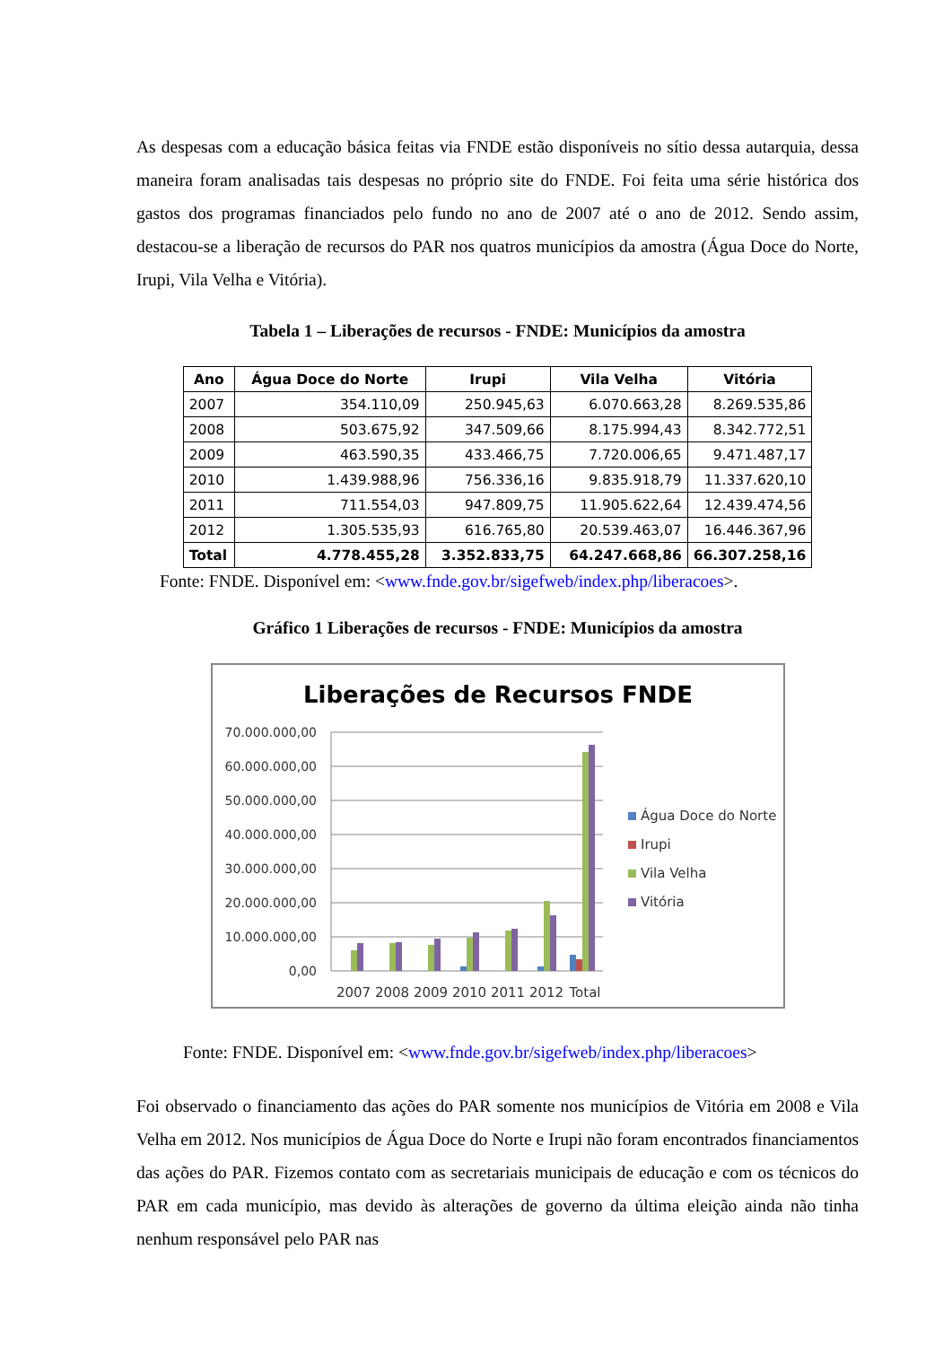As despesas com a educação básica feitas via FNDE estão disponíveis no sítio dessa autarquia, dessa maneira foram analisadas tais despesas no próprio site do FNDE. Foi feita uma série histórica dos gastos dos programas financiados pelo fundo no ano de 2007 até o ano de 2012. Sendo assim, destacou-se a liberação de recursos do PAR nos quatros municípios da amostra (Água Doce do Norte, Irupi, Vila Velha e Vitória).
Tabela 1 – Liberações de recursos - FNDE: Municípios da amostra
| Ano | Água Doce do Norte | Irupi | Vila Velha | Vitória |
| --- | --- | --- | --- | --- |
| 2007 | 354.110,09 | 250.945,63 | 6.070.663,28 | 8.269.535,86 |
| 2008 | 503.675,92 | 347.509,66 | 8.175.994,43 | 8.342.772,51 |
| 2009 | 463.590,35 | 433.466,75 | 7.720.006,65 | 9.471.487,17 |
| 2010 | 1.439.988,96 | 756.336,16 | 9.835.918,79 | 11.337.620,10 |
| 2011 | 711.554,03 | 947.809,75 | 11.905.622,64 | 12.439.474,56 |
| 2012 | 1.305.535,93 | 616.765,80 | 20.539.463,07 | 16.446.367,96 |
| Total | 4.778.455,28 | 3.352.833,75 | 64.247.668,86 | 66.307.258,16 |
Fonte: FNDE. Disponível em: <www.fnde.gov.br/sigefweb/index.php/liberacoes>.
Gráfico 1 Liberações de recursos - FNDE: Municípios da amostra
Liberações de Recursos FNDE
70.000.000,00
60.000.000,00
50.000.000,00
40.000.000,00
30.000.000,00
20.000.000,00
10.000.000,00
0,00
2007
2008
2009
2010
2011
2012
Total
Água Doce do Norte
Irupi
Vila Velha
Vitória
Fonte: FNDE. Disponível em: <www.fnde.gov.br/sigefweb/index.php/liberacoes>
Foi observado o financiamento das ações do PAR somente nos municípios de Vitória em 2008 e Vila Velha em 2012. Nos municípios de Água Doce do Norte e Irupi não foram encontrados financiamentos das ações do PAR. Fizemos contato com as secretariais municipais de educação e com os técnicos do PAR em cada município, mas devido às alterações de governo da última eleição ainda não tinha nenhum responsável pelo PAR nas